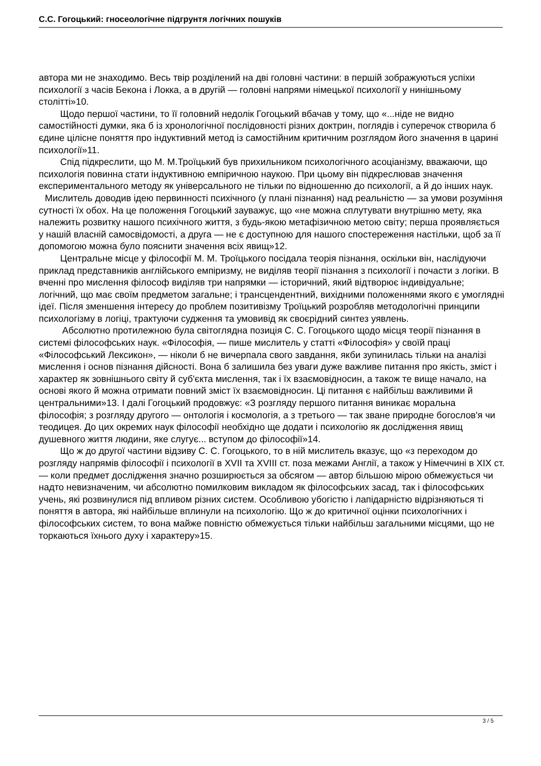С.С. Гогоцький: гносеологічне підгрунтя логічних пошуків
автора ми не знаходимо. Весь твір розділений на дві головні частини: в першій зображуються успіхи психології з часів Бекона і Локка, а в другій — головні напрями німецької психології у нинішньому столітті»10.
Щодо першої частини, то її головний недолік Гогоцький вбачав у тому, що «...ніде не видно самостійності думки, яка б із хронологічної послідовності різних доктрин, поглядів і суперечок створила б єдине цілісне поняття про індуктивний метод із самостійним критичним розглядом його значення в царині психології»11.
Спід підкреслити, що М. М.Троїцький був прихильником психологічного асоціанізму, вважаючи, що психологія повинна стати індуктивною емпіричною наукою. При цьому він підкреслював значення експериментального методу як універсального не тільки по відношенню до психології, а й до інших наук.
Мислитель доводив ідею первинності психічного (у плані пізнання) над реальністю — за умови розуміння сутності їх обох. На це положення Гогоцький зауважує, що «не можна сплутувати внутрішню мету, яка належить розвитку нашого психічного життя, з будь-якою метафізичною метою світу; перша проявляється у нашій власній самосвідомості, а друга — не є доступною для нашого спостереження настільки, щоб за її допомогою можна було пояснити значення всіх явищ»12.
Центральне місце у філософії М. М. Троїцького посідала теорія пізнання, оскільки він, наслідуючи приклад представників англійського емпіризму, не виділяв теорії пізнання з психології і почасти з логіки. В вченні про мислення філософ виділяв три напрямки — історичний, який відтворює індивідуальне; логічний, що має своїм предметом загальне; і трансцендентний, вихідними положеннями якого є умоглядні ідеї. Після зменшення інтересу до проблем позитивізму Троїцький розробляв методологічні принципи психологізму в логіці, трактуючи судження та умовивід як своєрідний синтез уявлень.
Абсолютно протилежною була світоглядна позиція С. С. Гогоцького щодо місця теорії пізнання в системі філософських наук. «Філософія, — пише мислитель у статті «Філософія» у своїй праці «Філософський Лексикон», — ніколи б не вичерпала свого завдання, якби зупинилась тільки на аналізі мислення і основ пізнання дійсності. Вона б залишила без уваги дуже важливе питання про якість, зміст і характер як зовнішнього світу й суб'єкта мислення, так і їх взаємовідносин, а також те вище начало, на основі якого й можна отримати повний зміст їх взаємовідносин. Ці питання є найбільш важливими й центральними»13. І далі Гогоцький продовжує: «З розгляду першого питання виникає моральна філософія; з розгляду другого — онтологія і космологія, а з третього — так зване природне богослов'я чи теодицея. До цих окремих наук філософії необхідно ще додати і психологію як дослідження явищ душевного життя людини, яке слугує... вступом до філософії»14.
Що ж до другої частини відзиву С. С. Гогоцького, то в ній мислитель вказує, що «з переходом до розгляду напрямів філософії і психології в XVII та XVIII ст. поза межами Англії, а також у Німеччині в XIX ст. — коли предмет дослідження значно розширюється за обсягом — автор більшою мірою обмежується чи надто невизначеним, чи абсолютно помилковим викладом як філософських засад, так і філософських учень, які розвинулися під впливом різних систем. Особливою убогістю і лапідарністю відрізняються ті поняття в автора, які найбільше вплинули на психологію. Що ж до критичної оцінки психологічних і філософських систем, то вона майже повністю обмежується тільки найбільш загальними місцями, що не торкаються їхнього духу і характеру»15.
3 / 5